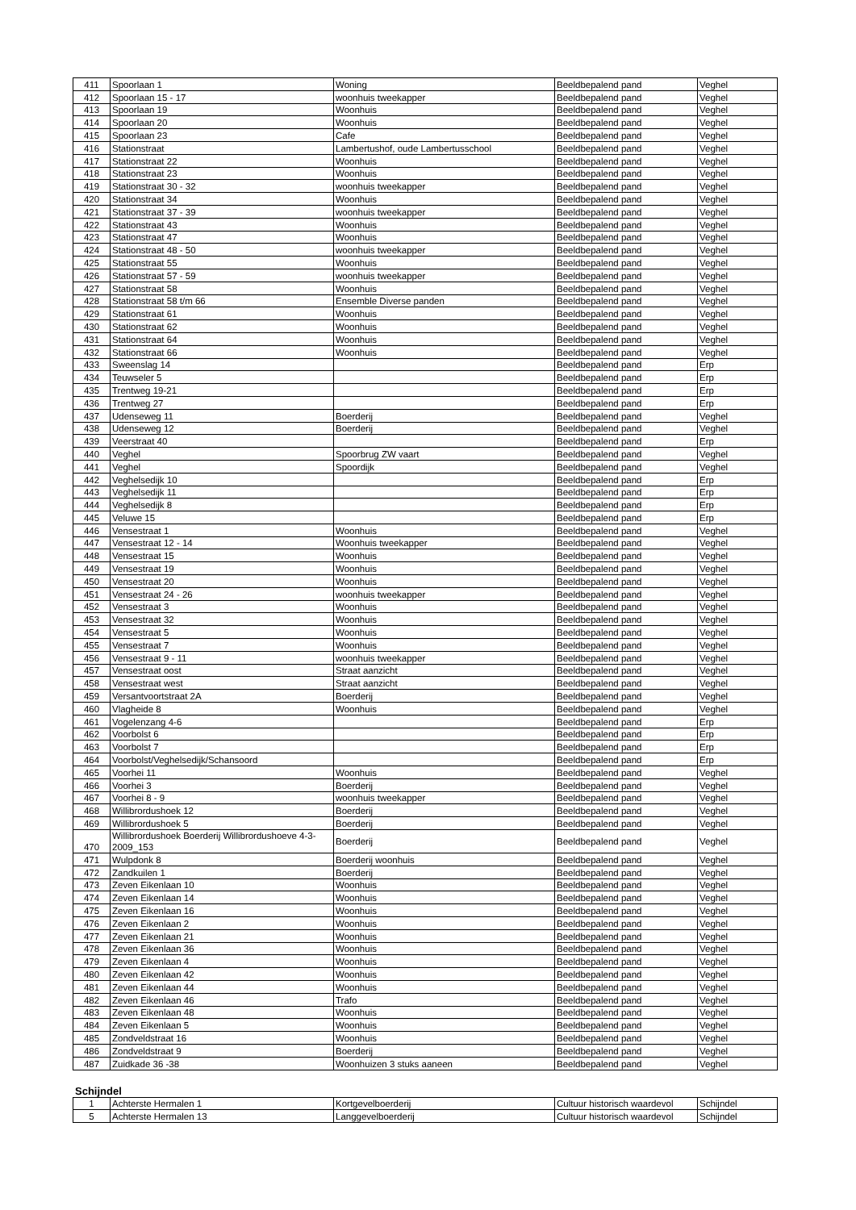| 411 | Spoorlaan 1 | Woning | Beeldbepalend pand | Veghel |
| 412 | Spoorlaan 15 - 17 | woonhuis tweekapper | Beeldbepalend pand | Veghel |
| 413 | Spoorlaan 19 | Woonhuis | Beeldbepalend pand | Veghel |
| 414 | Spoorlaan 20 | Woonhuis | Beeldbepalend pand | Veghel |
| 415 | Spoorlaan 23 | Cafe | Beeldbepalend pand | Veghel |
| 416 | Stationstraat | Lambertushof, oude Lambertusschool | Beeldbepalend pand | Veghel |
| 417 | Stationstraat 22 | Woonhuis | Beeldbepalend pand | Veghel |
| 418 | Stationstraat 23 | Woonhuis | Beeldbepalend pand | Veghel |
| 419 | Stationstraat 30 - 32 | woonhuis tweekapper | Beeldbepalend pand | Veghel |
| 420 | Stationstraat 34 | Woonhuis | Beeldbepalend pand | Veghel |
| 421 | Stationstraat 37 - 39 | woonhuis tweekapper | Beeldbepalend pand | Veghel |
| 422 | Stationstraat 43 | Woonhuis | Beeldbepalend pand | Veghel |
| 423 | Stationstraat 47 | Woonhuis | Beeldbepalend pand | Veghel |
| 424 | Stationstraat 48 - 50 | woonhuis tweekapper | Beeldbepalend pand | Veghel |
| 425 | Stationstraat 55 | Woonhuis | Beeldbepalend pand | Veghel |
| 426 | Stationstraat 57 - 59 | woonhuis tweekapper | Beeldbepalend pand | Veghel |
| 427 | Stationstraat 58 | Woonhuis | Beeldbepalend pand | Veghel |
| 428 | Stationstraat 58 t/m 66 | Ensemble Diverse panden | Beeldbepalend pand | Veghel |
| 429 | Stationstraat 61 | Woonhuis | Beeldbepalend pand | Veghel |
| 430 | Stationstraat 62 | Woonhuis | Beeldbepalend pand | Veghel |
| 431 | Stationstraat 64 | Woonhuis | Beeldbepalend pand | Veghel |
| 432 | Stationstraat 66 | Woonhuis | Beeldbepalend pand | Veghel |
| 433 | Sweenslag 14 | | Beeldbepalend pand | Erp |
| 434 | Teuwseler 5 | | Beeldbepalend pand | Erp |
| 435 | Trentweg 19-21 | | Beeldbepalend pand | Erp |
| 436 | Trentweg 27 | | Beeldbepalend pand | Erp |
| 437 | Udenseweg 11 | Boerderij | Beeldbepalend pand | Veghel |
| 438 | Udenseweg 12 | Boerderij | Beeldbepalend pand | Veghel |
| 439 | Veerstraat 40 | | Beeldbepalend pand | Erp |
| 440 | Veghel | Spoorbrug ZW vaart | Beeldbepalend pand | Veghel |
| 441 | Veghel | Spoordijk | Beeldbepalend pand | Veghel |
| 442 | Veghelsedijk 10 | | Beeldbepalend pand | Erp |
| 443 | Veghelsedijk 11 | | Beeldbepalend pand | Erp |
| 444 | Veghelsedijk 8 | | Beeldbepalend pand | Erp |
| 445 | Veluwe 15 | | Beeldbepalend pand | Erp |
| 446 | Vensestraat 1 | Woonhuis | Beeldbepalend pand | Veghel |
| 447 | Vensestraat 12 - 14 | Woonhuis tweekapper | Beeldbepalend pand | Veghel |
| 448 | Vensestraat 15 | Woonhuis | Beeldbepalend pand | Veghel |
| 449 | Vensestraat 19 | Woonhuis | Beeldbepalend pand | Veghel |
| 450 | Vensestraat 20 | Woonhuis | Beeldbepalend pand | Veghel |
| 451 | Vensestraat 24 - 26 | woonhuis tweekapper | Beeldbepalend pand | Veghel |
| 452 | Vensestraat 3 | Woonhuis | Beeldbepalend pand | Veghel |
| 453 | Vensestraat 32 | Woonhuis | Beeldbepalend pand | Veghel |
| 454 | Vensestraat 5 | Woonhuis | Beeldbepalend pand | Veghel |
| 455 | Vensestraat 7 | Woonhuis | Beeldbepalend pand | Veghel |
| 456 | Vensestraat 9 - 11 | woonhuis tweekapper | Beeldbepalend pand | Veghel |
| 457 | Vensestraat oost | Straat aanzicht | Beeldbepalend pand | Veghel |
| 458 | Vensestraat west | Straat aanzicht | Beeldbepalend pand | Veghel |
| 459 | Versantvoortstraat 2A | Boerderij | Beeldbepalend pand | Veghel |
| 460 | Vlagheide 8 | Woonhuis | Beeldbepalend pand | Veghel |
| 461 | Vogelenzang 4-6 | | Beeldbepalend pand | Erp |
| 462 | Voorbolst 6 | | Beeldbepalend pand | Erp |
| 463 | Voorbolst 7 | | Beeldbepalend pand | Erp |
| 464 | Voorbolst/Veghelsedijk/Schansoord | | Beeldbepalend pand | Erp |
| 465 | Voorhei 11 | Woonhuis | Beeldbepalend pand | Veghel |
| 466 | Voorhei 3 | Boerderij | Beeldbepalend pand | Veghel |
| 467 | Voorhei 8 - 9 | woonhuis tweekapper | Beeldbepalend pand | Veghel |
| 468 | Willibrordushoek 12 | Boerderij | Beeldbepalend pand | Veghel |
| 469 | Willibrordushoek 5 | Boerderij | Beeldbepalend pand | Veghel |
| 470 | Willibrordushoek Boerderij Willibrordushoeve 4-3-2009_153 | Boerderij | Beeldbepalend pand | Veghel |
| 471 | Wulpdonk 8 | Boerderij woonhuis | Beeldbepalend pand | Veghel |
| 472 | Zandkuilen 1 | Boerderij | Beeldbepalend pand | Veghel |
| 473 | Zeven Eikenlaan 10 | Woonhuis | Beeldbepalend pand | Veghel |
| 474 | Zeven Eikenlaan 14 | Woonhuis | Beeldbepalend pand | Veghel |
| 475 | Zeven Eikenlaan 16 | Woonhuis | Beeldbepalend pand | Veghel |
| 476 | Zeven Eikenlaan 2 | Woonhuis | Beeldbepalend pand | Veghel |
| 477 | Zeven Eikenlaan 21 | Woonhuis | Beeldbepalend pand | Veghel |
| 478 | Zeven Eikenlaan 36 | Woonhuis | Beeldbepalend pand | Veghel |
| 479 | Zeven Eikenlaan 4 | Woonhuis | Beeldbepalend pand | Veghel |
| 480 | Zeven Eikenlaan 42 | Woonhuis | Beeldbepalend pand | Veghel |
| 481 | Zeven Eikenlaan 44 | Woonhuis | Beeldbepalend pand | Veghel |
| 482 | Zeven Eikenlaan 46 | Trafo | Beeldbepalend pand | Veghel |
| 483 | Zeven Eikenlaan 48 | Woonhuis | Beeldbepalend pand | Veghel |
| 484 | Zeven Eikenlaan 5 | Woonhuis | Beeldbepalend pand | Veghel |
| 485 | Zondveldstraat 16 | Woonhuis | Beeldbepalend pand | Veghel |
| 486 | Zondveldstraat 9 | Boerderij | Beeldbepalend pand | Veghel |
| 487 | Zuidkade 36 -38 | Woonhuizen 3 stuks aaneen | Beeldbepalend pand | Veghel |
Schijndel
| 1 | Achterste Hermalen 1 | Kortgevelboerderij | Cultuur historisch waardevol | Schijndel |
| 5 | Achterste Hermalen 13 | Langgevelboerderij | Cultuur historisch waardevol | Schijndel |